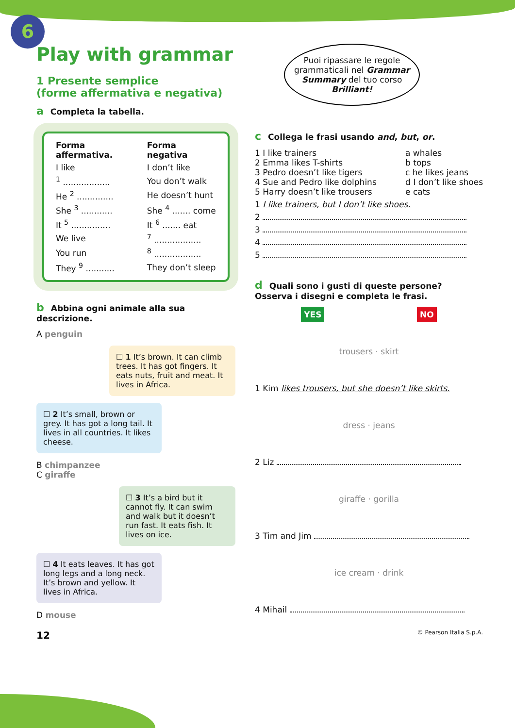6
Play with grammar
1 Presente semplice
(forme affermativa e negativa)
a Completa la tabella.
| Forma affermativa. | Forma negativa |
| --- | --- |
| I like | I don’t like |
| <sup>1</sup> .................. | You don’t walk |
| He <sup>2</sup> .............. | He doesn’t hunt |
| She <sup>3</sup> ............ | She <sup>4</sup> ....... come |
| It <sup>5</sup> ............... | It <sup>6</sup> ....... eat |
| We live | <sup>7</sup> .................. |
| You run | <sup>8</sup> .................. |
| They <sup>9</sup> ........... | They don’t sleep |
b Abbina ogni animale alla sua descrizione.
A penguin
☐ 1 It’s brown. It can climb trees. It has got fingers. It eats nuts, fruit and meat. It lives in Africa.
☐ 2 It’s small, brown or grey. It has got a long tail. It lives in all countries. It likes cheese.
B chimpanzee
C giraffe
☐ 3 It’s a bird but it cannot fly. It can swim and walk but it doesn’t run fast. It eats fish. It lives on ice.
☐ 4 It eats leaves. It has got long legs and a long neck. It’s brown and yellow. It lives in Africa.
D mouse
12
Puoi ripassare le regole grammaticali nel Grammar Summary del tuo corso Brilliant!
c Collega le frasi usando and, but, or.
1 I like trainers
2 Emma likes T-shirts
3 Pedro doesn’t like tigers
4 Sue and Pedro like dolphins
5 Harry doesn’t like trousers
a whales
b tops
c he likes jeans
d I don’t like shoes
e cats
1 I like trainers, but I don’t like shoes.
2
3
4
5
d Quali sono i gusti di queste persone?
Osserva i disegni e completa le frasi.
YES NO
trousers · skirt
1 Kim likes trousers, but she doesn’t like skirts.
dress · jeans
2 Liz
giraffe · gorilla
3 Tim and Jim
ice cream · drink
4 Mihail
© Pearson Italia S.p.A.